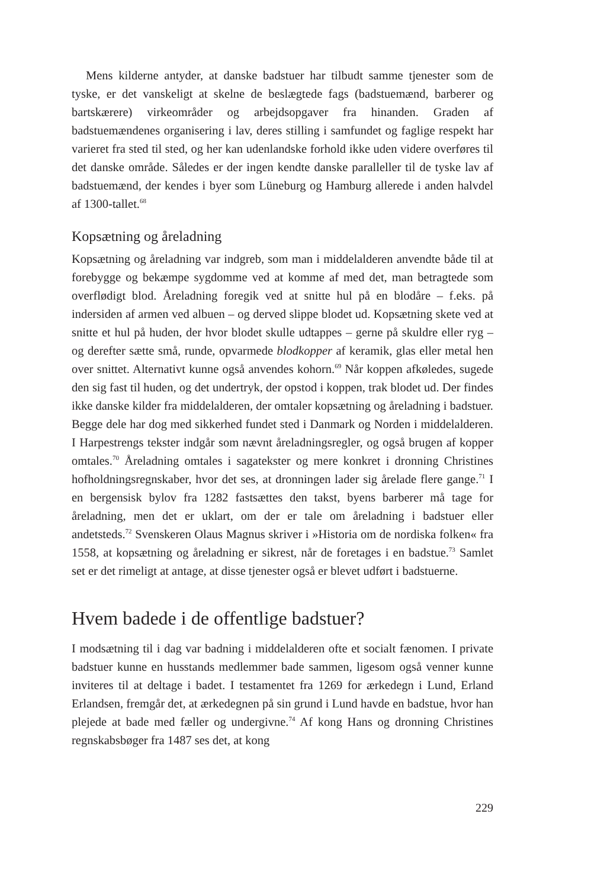Mens kilderne antyder, at danske badstuer har tilbudt samme tjenester som de tyske, er det vanskeligt at skelne de beslægtede fags (badstuemænd, barberer og bartskærere) virkeområder og arbejdsopgaver fra hinanden. Graden af badstuemændenes organisering i lav, deres stilling i samfundet og faglige respekt har varieret fra sted til sted, og her kan udenlandske forhold ikke uden videre overføres til det danske område. Således er der ingen kendte danske paralleller til de tyske lav af badstuemænd, der kendes i byer som Lüneburg og Hamburg allerede i anden halvdel af 1300-tallet.<sup>68</sup>
Kopsætning og åreladning
Kopsætning og åreladning var indgreb, som man i middelalderen anvendte både til at forebygge og bekæmpe sygdomme ved at komme af med det, man betragtede som overflødigt blod. Åreladning foregik ved at snitte hul på en blodåre – f.eks. på indersiden af armen ved albuen – og derved slippe blodet ud. Kopsætning skete ved at snitte et hul på huden, der hvor blodet skulle udtappes – gerne på skuldre eller ryg – og derefter sætte små, runde, opvarmede blodkopper af keramik, glas eller metal hen over snittet. Alternativt kunne også anvendes kohorn.<sup>69</sup> Når koppen afkøledes, sugede den sig fast til huden, og det undertryk, der opstod i koppen, trak blodet ud. Der findes ikke danske kilder fra middelalderen, der omtaler kopsætning og åreladning i badstuer. Begge dele har dog med sikkerhed fundet sted i Danmark og Norden i middelalderen. I Harpestrengs tekster indgår som nævnt åreladningsregler, og også brugen af kopper omtales.<sup>70</sup> Åreladning omtales i sagatekster og mere konkret i dronning Christines hofholdningsregnskaber, hvor det ses, at dronningen lader sig årelade flere gange.<sup>71</sup> I en bergensisk bylov fra 1282 fastsættes den takst, byens barberer må tage for åreladning, men det er uklart, om der er tale om åreladning i badstuer eller andetsteds.<sup>72</sup> Svenskeren Olaus Magnus skriver i »Historia om de nordiska folken« fra 1558, at kopsætning og åreladning er sikrest, når de foretages i en badstue.<sup>73</sup> Samlet set er det rimeligt at antage, at disse tjenester også er blevet udført i badstuerne.
Hvem badede i de offentlige badstuer?
I modsætning til i dag var badning i middelalderen ofte et socialt fænomen. I private badstuer kunne en husstands medlemmer bade sammen, ligesom også venner kunne inviteres til at deltage i badet. I testamentet fra 1269 for ærkedegn i Lund, Erland Erlandsen, fremgår det, at ærkedegnen på sin grund i Lund havde en badstue, hvor han plejede at bade med fæller og undergivne.<sup>74</sup> Af kong Hans og dronning Christines regnskabsbøger fra 1487 ses det, at kong
229